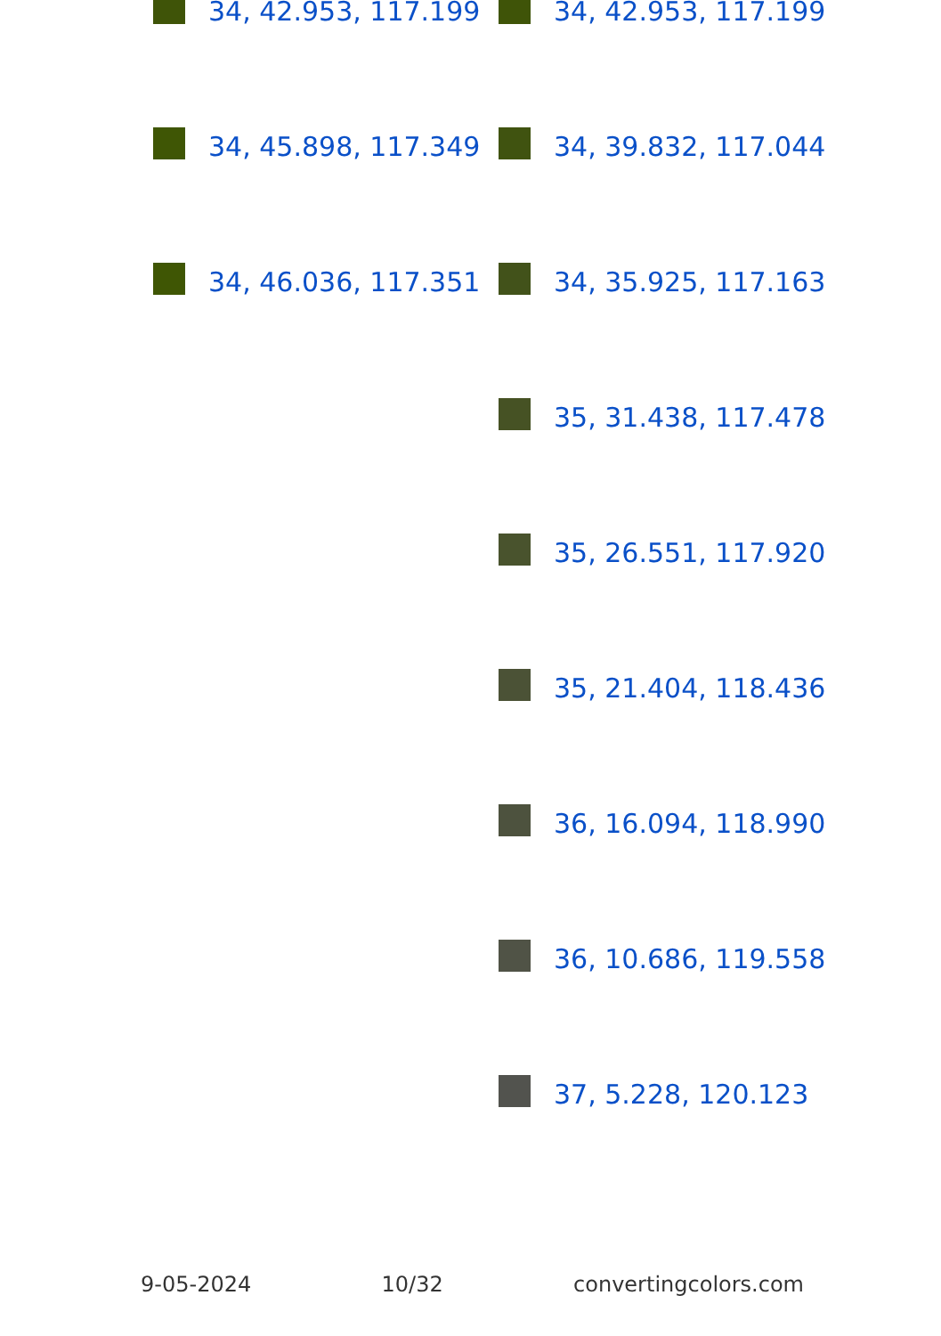34, 42.953, 117.199
34, 45.898, 117.349
34, 46.036, 117.351
34, 42.953, 117.199
34, 39.832, 117.044
34, 35.925, 117.163
35, 31.438, 117.478
35, 26.551, 117.920
35, 21.404, 118.436
36, 16.094, 118.990
36, 10.686, 119.558
37, 5.228, 120.123
9-05-2024 10/32 convertingcolors.com